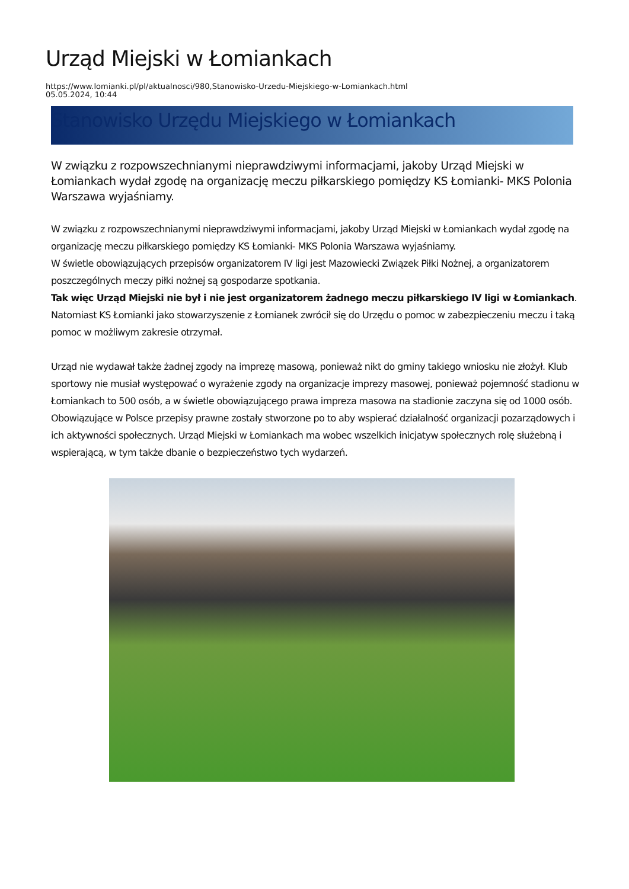Urząd Miejski w Łomiankach
https://www.lomianki.pl/pl/aktualnosci/980,Stanowisko-Urzedu-Miejskiego-w-Lomiankach.html
05.05.2024, 10:44
Stanowisko Urzędu Miejskiego w Łomiankach
W związku z rozpowszechnianymi nieprawdziwymi informacjami, jakoby Urząd Miejski w Łomiankach wydał zgodę na organizację meczu piłkarskiego pomiędzy KS Łomianki- MKS Polonia Warszawa wyjaśniamy.
W związku z rozpowszechnianymi nieprawdziwymi informacjami, jakoby Urząd Miejski w Łomiankach wydał zgodę na organizację meczu piłkarskiego pomiędzy KS Łomianki- MKS Polonia Warszawa wyjaśniamy.
W świetle obowiązujących przepisów organizatorem IV ligi jest Mazowiecki Związek Piłki Nożnej, a organizatorem poszczególnych meczy piłki nożnej są gospodarze spotkania.
Tak więc Urząd Miejski nie był i nie jest organizatorem żadnego meczu piłkarskiego IV ligi w Łomiankach. Natomiast KS Łomianki jako stowarzyszenie z Łomianek zwrócił się do Urzędu o pomoc w zabezpieczeniu meczu i taką pomoc w możliwym zakresie otrzymał.
Urząd nie wydawał także żadnej zgody na imprezę masową, ponieważ nikt do gminy takiego wniosku nie złożył. Klub sportowy nie musiał występować o wyrażenie zgody na organizacje imprezy masowej, ponieważ pojemność stadionu w Łomiankach to 500 osób, a w świetle obowiązującego prawa impreza masowa na stadionie zaczyna się od 1000 osób. Obowiązujące w Polsce przepisy prawne zostały stworzone po to aby wspierać działalność organizacji pozarządowych i ich aktywności społecznych. Urząd Miejski w Łomiankach ma wobec wszelkich inicjatyw społecznych rolę służebną i wspierającą, w tym także dbanie o bezpieczeństwo tych wydarzeń.